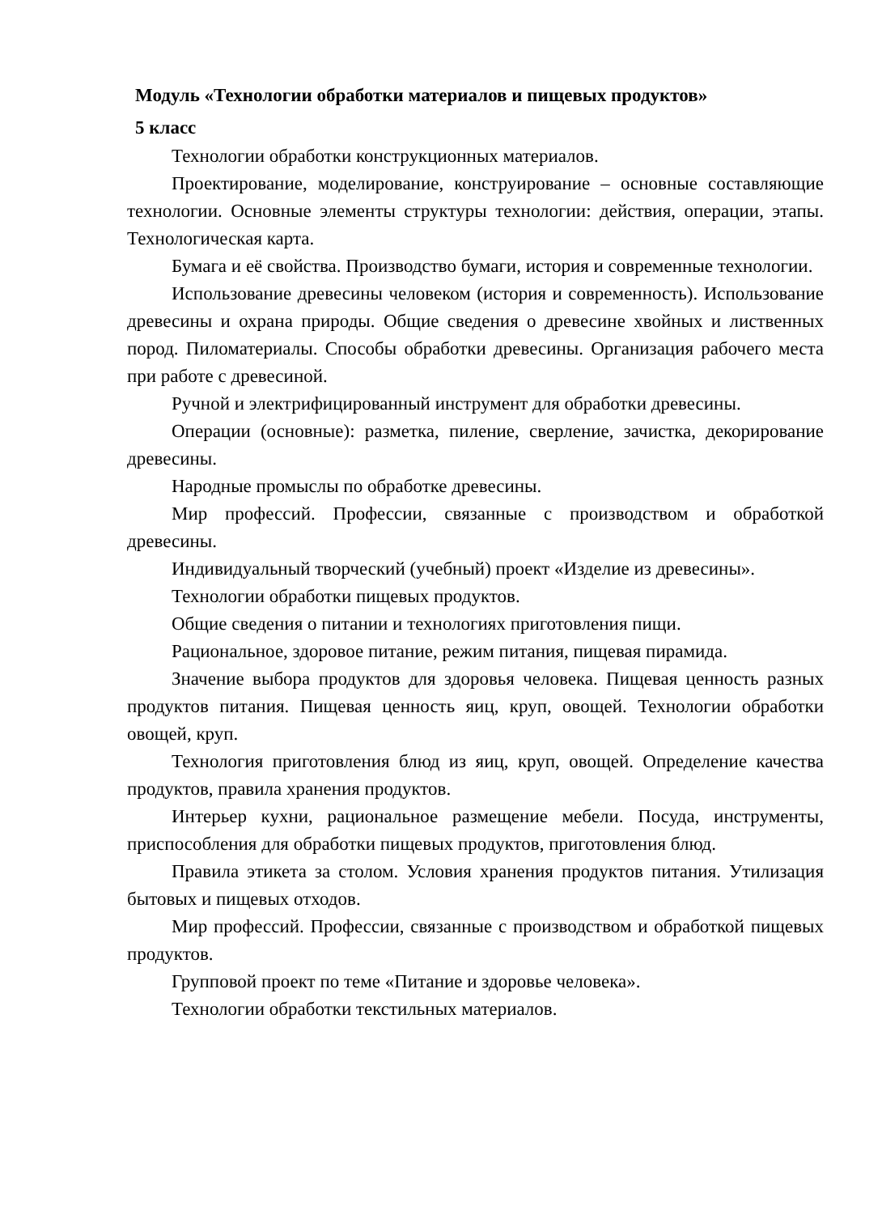Модуль «Технологии обработки материалов и пищевых продуктов»
5 класс
Технологии обработки конструкционных материалов.
Проектирование, моделирование, конструирование – основные составляющие технологии. Основные элементы структуры технологии: действия, операции, этапы. Технологическая карта.
Бумага и её свойства. Производство бумаги, история и современные технологии.
Использование древесины человеком (история и современность). Использование древесины и охрана природы. Общие сведения о древесине хвойных и лиственных пород. Пиломатериалы. Способы обработки древесины. Организация рабочего места при работе с древесиной.
Ручной и электрифицированный инструмент для обработки древесины.
Операции (основные): разметка, пиление, сверление, зачистка, декорирование древесины.
Народные промыслы по обработке древесины.
Мир профессий. Профессии, связанные с производством и обработкой древесины.
Индивидуальный творческий (учебный) проект «Изделие из древесины».
Технологии обработки пищевых продуктов.
Общие сведения о питании и технологиях приготовления пищи.
Рациональное, здоровое питание, режим питания, пищевая пирамида.
Значение выбора продуктов для здоровья человека. Пищевая ценность разных продуктов питания. Пищевая ценность яиц, круп, овощей. Технологии обработки овощей, круп.
Технология приготовления блюд из яиц, круп, овощей. Определение качества продуктов, правила хранения продуктов.
Интерьер кухни, рациональное размещение мебели. Посуда, инструменты, приспособления для обработки пищевых продуктов, приготовления блюд.
Правила этикета за столом. Условия хранения продуктов питания. Утилизация бытовых и пищевых отходов.
Мир профессий. Профессии, связанные с производством и обработкой пищевых продуктов.
Групповой проект по теме «Питание и здоровье человека».
Технологии обработки текстильных материалов.